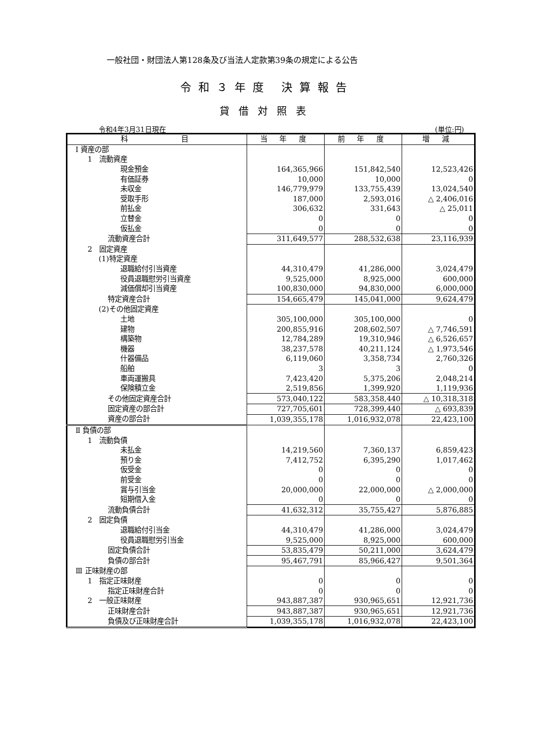一般社団・財団法人第128条及び当法人定款第39条の規定による公告
令和３年度 決算報告
貸借対照表
令和4年3月31日現在 (単位:円)
| 科 目 | 当 年 度 | 前 年 度 | 増 減 |
| --- | --- | --- | --- |
| Ⅰ 資産の部 | | | |
| 1 流動資産 | | | |
| 現金預金 | 164,365,966 | 151,842,540 | 12,523,426 |
| 有価証券 | 10,000 | 10,000 | 0 |
| 未収金 | 146,779,979 | 133,755,439 | 13,024,540 |
| 受取手形 | 187,000 | 2,593,016 | △ 2,406,016 |
| 前払金 | 306,632 | 331,643 | △ 25,011 |
| 立替金 | 0 | 0 | 0 |
| 仮払金 | 0 | 0 | 0 |
| 流動資産合計 | 311,649,577 | 288,532,638 | 23,116,939 |
| 2 固定資産 | | | |
| (1)特定資産 | | | |
| 退職給付引当資産 | 44,310,479 | 41,286,000 | 3,024,479 |
| 役員退職慰労引当資産 | 9,525,000 | 8,925,000 | 600,000 |
| 減価償却引当資産 | 100,830,000 | 94,830,000 | 6,000,000 |
| 特定資産合計 | 154,665,479 | 145,041,000 | 9,624,479 |
| (2)その他固定資産 | | | |
| 土地 | 305,100,000 | 305,100,000 | 0 |
| 建物 | 200,855,916 | 208,602,507 | △ 7,746,591 |
| 構築物 | 12,784,289 | 19,310,946 | △ 6,526,657 |
| 機器 | 38,237,578 | 40,211,124 | △ 1,973,546 |
| 什器備品 | 6,119,060 | 3,358,734 | 2,760,326 |
| 船舶 | 3 | 3 | 0 |
| 車両運搬具 | 7,423,420 | 5,375,206 | 2,048,214 |
| 保険積立金 | 2,519,856 | 1,399,920 | 1,119,936 |
| その他固定資産合計 | 573,040,122 | 583,358,440 | △ 10,318,318 |
| 固定資産の部合計 | 727,705,601 | 728,399,440 | △ 693,839 |
| 資産の部合計 | 1,039,355,178 | 1,016,932,078 | 22,423,100 |
| Ⅱ 負債の部 | | | |
| 1 流動負債 | | | |
| 未払金 | 14,219,560 | 7,360,137 | 6,859,423 |
| 預り金 | 7,412,752 | 6,395,290 | 1,017,462 |
| 仮受金 | 0 | 0 | 0 |
| 前受金 | 0 | 0 | 0 |
| 賞与引当金 | 20,000,000 | 22,000,000 | △ 2,000,000 |
| 短期借入金 | 0 | 0 | 0 |
| 流動負債合計 | 41,632,312 | 35,755,427 | 5,876,885 |
| 2 固定負債 | | | |
| 退職給付引当金 | 44,310,479 | 41,286,000 | 3,024,479 |
| 役員退職慰労引当金 | 9,525,000 | 8,925,000 | 600,000 |
| 固定負債合計 | 53,835,479 | 50,211,000 | 3,624,479 |
| 負債の部合計 | 95,467,791 | 85,966,427 | 9,501,364 |
| Ⅲ 正味財産の部 | | | |
| 1 指定正味財産 | 0 | 0 | 0 |
| 指定正味財産合計 | 0 | 0 | 0 |
| 2 一般正味財産 | 943,887,387 | 930,965,651 | 12,921,736 |
| 正味財産合計 | 943,887,387 | 930,965,651 | 12,921,736 |
| 負債及び正味財産合計 | 1,039,355,178 | 1,016,932,078 | 22,423,100 |